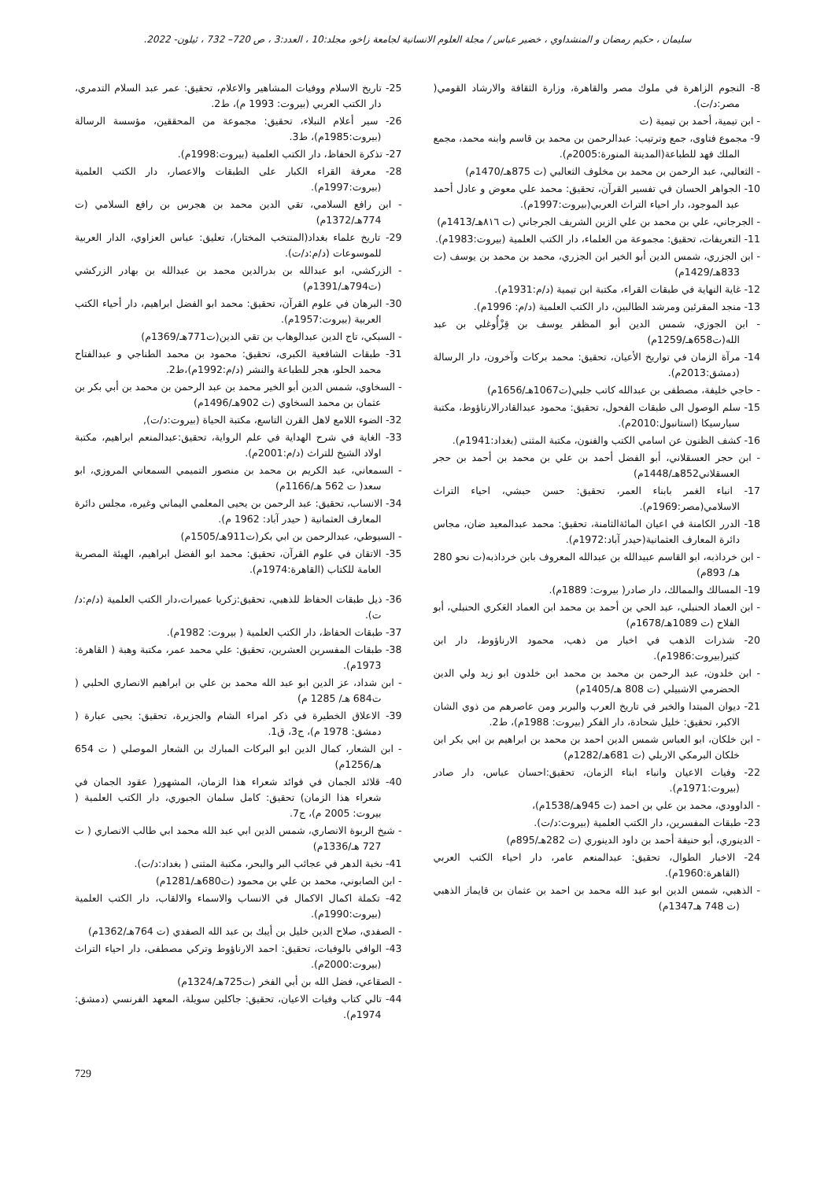سليمان ، حكيم رمضان و المنشداوي ، خضير عباس / مجلة العلوم الانسانية لجامعة زاخو، مجلد:10 ، العدد:3 ، ص 720– 732 ، ئيلون- 2022.
8- النجوم الزاهرة في ملوك مصر والقاهرة، وزارة الثقافة والارشاد القومي( مصر:د/ت).
- ابن تيمية، أحمد بن تيمية (ت
9- مجموع فتاوى، جمع وترتيب: عبدالرحمن بن محمد بن قاسم وابنه محمد، مجمع الملك فهد للطباعة(المدينة المنورة:2005م).
- الثعالبي، عبد الرحمن بن محمد بن مخلوف الثعالبي (ت 875هـ/1470م)
10- الجواهر الحسان في تفسير القرآن، تحقيق: محمد علي معوض و عادل أحمد عبد الموجود، دار احياء التراث العربي(بيروت:1997م).
- الجرجاني، علي بن محمد بن علي الزين الشريف الجرجاني (ت ٨١٦هـ/1413م)
11- التعريفات، تحقيق: مجموعة من العلماء، دار الكتب العلمية (بيروت:1983م).
- ابن الجزري، شمس الدين أبو الخير ابن الجزري، محمد بن محمد بن يوسف (ت 833هـ/1429م)
12- غاية النهاية في طبقات القراء، مكتبة ابن تيمية (د/م:1931م).
13- منجد المقرئين ومرشد الطالبين، دار الكتب العلمية (د/م: 1996م).
- ابن الجوزي، شمس الدين أبو المظفر يوسف بن قِزْأُوغلي بن عبد الله(ت658هـ/1259م)
14- مرآة الزمان في تواريخ الأعيان، تحقيق: محمد بركات وآخرون، دار الرسالة (دمشق:2013م).
- حاجي خليفة، مصطفى بن عبدالله كاتب جلبي(ت1067هـ/1656م)
15- سلم الوصول الى طبقات الفحول، تحقيق: محمود عبدالقادرالارناؤوط، مكتبة سبارسيكا (استانبول:2010م).
16- كشف الظنون عن اسامي الكتب والفنون، مكتبة المثنى (بغداد:1941م).
- ابن حجر العسقلاني، أبو الفضل أحمد بن علي بن محمد بن أحمد بن حجر العسقلاني852هـ/1448م)
17- انباء الغمر بابناء العمر، تحقيق: حسن حبشي، احياء التراث الاسلامي(مصر:1969م).
18- الدرر الكامنة في اعيان المائةالثامنة، تحقيق: محمد عبدالمعيد ضان، مجاس دائرة المعارف العثمانية(حيدر آباد:1972م).
- ابن خرداذبه، ابو القاسم عبيدالله بن عبدالله المعروف بابن خرداذبه(ت نحو 280 هـ/ 893م)
19- المسالك والممالك، دار صادر( بيروت: 1889م).
- ابن العماد الحنبلي، عبد الحي بن أحمد بن محمد ابن العماد العَكري الحنبلي، أبو الفلاح (ت 1089هـ/1678م)
20- شذرات الذهب في اخبار من ذهب، محمود الارناؤوط، دار ابن كثير(بيروت:1986م).
- ابن خلدون، عبد الرحمن بن محمد بن محمد ابن خلدون ابو زيد ولي الدين الحضرمي الاشبيلي (ت 808 هـ/1405م)
21- ديوان المبتدا والخبر في تاريخ العرب والبربر ومن عاصرهم من ذوي الشان الاكبر، تحقيق: خليل شحادة، دار الفكر (بيروت: 1988م)، ط2.
- ابن خلكان، ابو العباس شمس الدين احمد بن محمد بن ابراهيم بن ابي بكر ابن خلكان البرمكي الاربلي (ت 681هـ/1282م)
22- وفيات الاعيان وانباء ابناء الزمان، تحقيق:احسان عباس، دار صادر (بيروت:1971م).
- الداوودي، محمد بن علي بن احمد (ت 945هـ/1538م)،
23- طبقات المفسرين، دار الكتب العلمية (بيروت:د/ت).
- الدينوري، أبو حنيفة أحمد بن داود الدينوري (ت 282هـ/895م)
24- الاخبار الطوال، تحقيق: عبدالمنعم عامر، دار احياء الكتب العربي (القاهرة:1960م).
- الذهبي، شمس الدين ابو عبد الله محمد بن احمد بن عثمان بن قايماز الذهبي (ت 748 هـ1347م)
25- تاريخ الاسلام ووفيات المشاهير والاعلام، تحقيق: عمر عبد السلام التدمري، دار الكتب العربي (بيروت: 1993 م)، ط2.
26- سير أعلام النبلاء، تحقيق: مجموعة من المحققين، مؤسسة الرسالة (بيروت:1985م)، ط3.
27- تذكرة الحفاظ، دار الكتب العلمية (بيروت:1998م).
28- معرفة القراء الكبار على الطبقات والاعصار، دار الكتب العلمية (بيروت:1997م).
- ابن رافع السلامي، تقي الدين محمد بن هجرس بن رافع السلامي (ت 774هـ/1372م)
29- تاريخ علماء بغداد(المنتخب المختار)، تعليق: عباس العزاوي، الدار العربية للموسوعات (د/م:د/ت).
- الزركشي، ابو عبدالله بن بدرالدين محمد بن عبدالله بن بهادر الزركشي (ت794هـ/1391م)
30- البرهان في علوم القرآن، تحقيق: محمد ابو الفضل ابراهيم، دار أحياء الكتب العربية (بيروت:1957م).
- السبكي، تاج الدين عبدالوهاب بن تقي الدين(ت771هـ/1369م)
31- طبقات الشافعية الكبرى، تحقيق: محمود بن محمد الطناجي و عبدالفتاح محمد الحلو، هجر للطباعة والنشر (د/م:1992م)،ط2.
- السخاوي، شمس الدين أبو الخير محمد بن عبد الرحمن بن محمد بن أبي بكر بن عثمان بن محمد السخاوي (ت 902هـ/1496م)
32- الضوء اللامع لاهل القرن التاسع، مكتبة الحياة (بيروت:د/ت),
33- الغاية في شرح الهداية في علم الرواية، تحقيق:عبدالمنعم ابراهيم، مكتبة اولاد الشيخ للتراث (د/م:2001م).
- السمعاني، عبد الكريم بن محمد بن منصور التميمي السمعاني المروزي، ابو سعد( ت 562 هـ/1166م)
34- الانساب، تحقيق: عبد الرحمن بن يحيى المعلمي اليماني وغيره، مجلس دائرة المعارف العثمانية ( حيدر آباد: 1962 م).
- السيوطي، عبدالرحمن بن ابي بكر(ت911هـ/1505م)
35- الاتقان في علوم القرآن، تحقيق: محمد ابو الفضل ابراهيم، الهيئة المصرية العامة للكتاب (القاهرة:1974م).
36- ذيل طبقات الحفاظ للذهبي، تحقيق:زكريا عميرات،دار الكتب العلمية (د/م:د/ت).
37- طبقات الحفاظ، دار الكتب العلمية ( بيروت: 1982م).
38- طبقات المفسرين العشرين، تحقيق: علي محمد عمر، مكتبة وهبة ( القاهرة: 1973م).
- ابن شداد، عز الدين ابو عبد الله محمد بن علي بن ابراهيم الانصاري الحلبي ( ت684 هـ/ 1285 م)
39- الاعلاق الخطيرة في ذكر امراء الشام والجزيرة، تحقيق: يحيى عبارة ( دمشق: 1978 م)، ج3، ق1.
- ابن الشعار، كمال الدين ابو البركات المبارك بن الشعار الموصلي ( ت 654 هـ/1256م)
40- قلائد الجمان في فوائد شعراء هذا الزمان، المشهور( عقود الجمان في شعراء هذا الزمان) تحقيق: كامل سلمان الجبوري، دار الكتب العلمية ( بيروت: 2005 م)، ج7.
- شيخ الربوة الانصاري، شمس الدين ابي عبد الله محمد ابي طالب الانصاري ( ت 727 هـ/1336م)
41- نخبة الدهر في عجائب البر والبحر، مكتبة المثنى ( بغداد:د/ت).
- ابن الصابوني، محمد بن علي بن محمود (ت680هـ/1281م)
42- تكملة اكمال الاكمال في الانساب والاسماء والالقاب، دار الكتب العلمية (بيروت:1990م).
- الصفدي، صلاح الدين خليل بن أيبك بن عبد الله الصفدي (ت 764هـ/1362م)
43- الوافي بالوفيات، تحقيق: احمد الارناؤوط وتركي مصطفى، دار احياء التراث (بيروت:2000م).
- الصقاعي، فضل الله بن أبي الفخر (ت725هـ/1324م)
44- تالي كتاب وفيات الاعيان، تحقيق: جاكلين سويلة، المعهد الفرنسي (دمشق: 1974م).
729